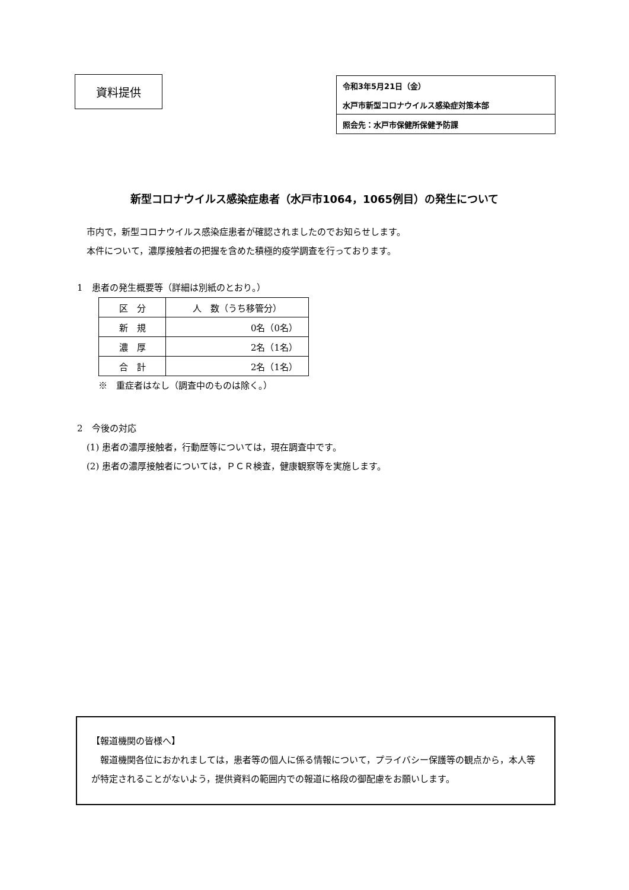資料提供
令和3年5月21日（金）
水戸市新型コロナウイルス感染症対策本部
照会先：水戸市保健所保健予防課
新型コロナウイルス感染症患者（水戸市1064，1065例目）の発生について
市内で，新型コロナウイルス感染症患者が確認されましたのでお知らせします。
本件について，濃厚接触者の把握を含めた積極的疫学調査を行っております。
1　患者の発生概要等（詳細は別紙のとおり。）
| 区 分 | 人 数（うち移管分） |
| 新 規 | 0名（0名） |
| 濃 厚 | 2名（1名） |
| 合 計 | 2名（1名） |
※　重症者はなし（調査中のものは除く。）
2　今後の対応
(1) 患者の濃厚接触者，行動歴等については，現在調査中です。
(2) 患者の濃厚接触者については，ＰＣＲ検査，健康観察等を実施します。
【報道機関の皆様へ】
　報道機関各位におかれましては，患者等の個人に係る情報について，プライバシー保護等の観点から，本人等が特定されることがないよう，提供資料の範囲内での報道に格段の御配慮をお願いします。